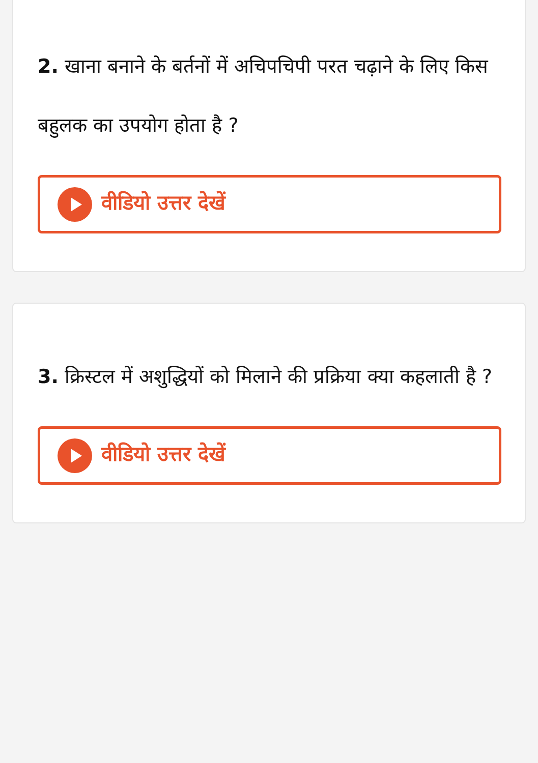2. खाना बनाने के बर्तनों में अचिपचिपी परत चढ़ाने के लिए किस बहुलक का उपयोग होता है ?
वीडियो उत्तर देखें
3. क्रिस्टल में अशुद्धियों को मिलाने की प्रक्रिया क्या कहलाती है ?
वीडियो उत्तर देखें